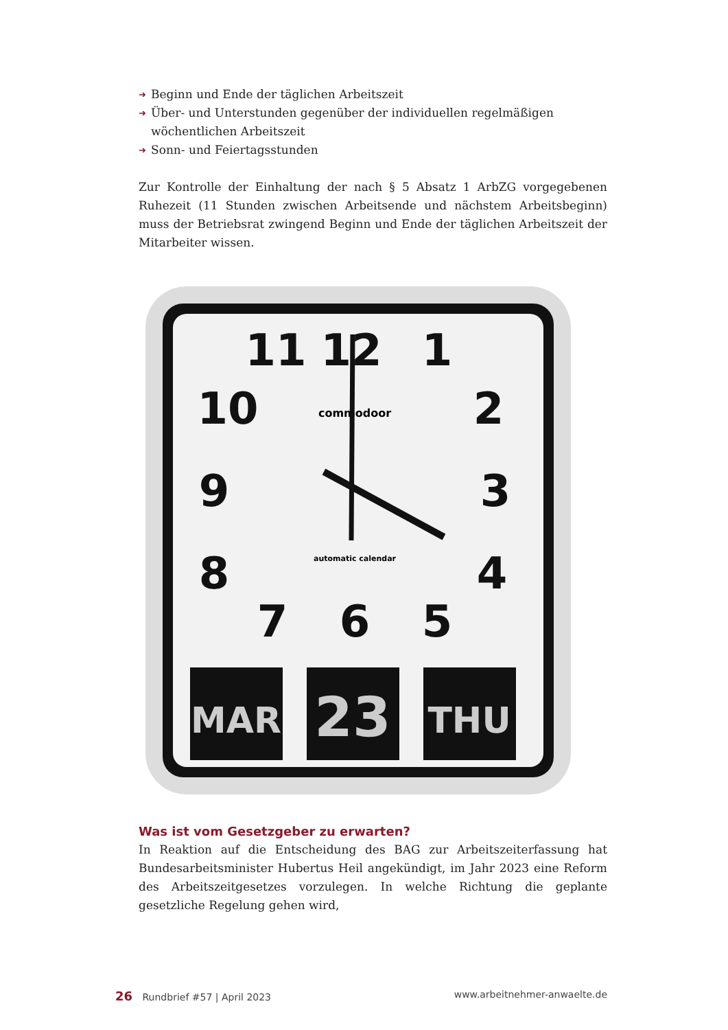➜ Beginn und Ende der täglichen Arbeitszeit
➜ Über- und Unterstunden gegenüber der individuellen regelmäßigen wöchentlichen Arbeitszeit
➜ Sonn- und Feiertagsstunden
Zur Kontrolle der Einhaltung der nach § 5 Absatz 1 ArbZG vorgegebenen Ruhezeit (11 Stunden zwischen Arbeitsende und nächstem Arbeitsbeginn) muss der Betriebsrat zwingend Beginn und Ende der täglichen Arbeitszeit der Mitarbeiter wissen.
11
12
1
10
2
9
3
8
4
7
6
5
commodoor
automatic calendar
MAR
23
THU
Was ist vom Gesetzgeber zu erwarten?
In Reaktion auf die Entscheidung des BAG zur Arbeitszeiterfassung hat Bundesarbeitsminister Hubertus Heil angekündigt, im Jahr 2023 eine Reform des Arbeitszeitgesetzes vorzulegen. In welche Richtung die geplante gesetzliche Regelung gehen wird,
26 Rundbrief #57 | April 2023 www.arbeitnehmer-anwaelte.de